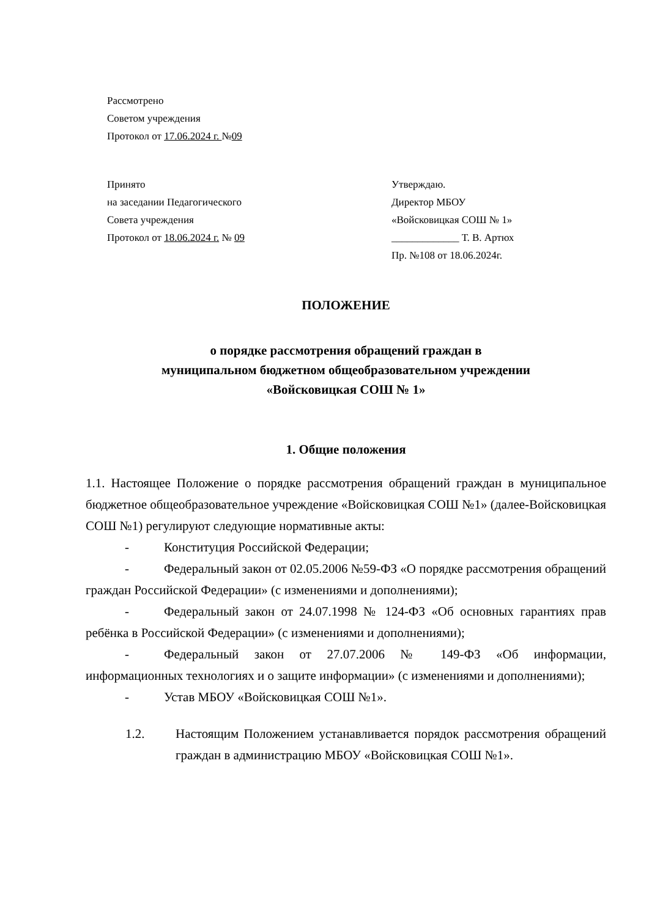Рассмотрено
Советом учреждения
Протокол от 17.06.2024 г. №09
Принято
на заседании Педагогического
Совета учреждения
Протокол от 18.06.2024 г. № 09
Утверждаю.
Директор МБОУ
«Войсковицкая СОШ № 1»
_____________ Т. В. Артюх
Пр. №108 от 18.06.2024г.
ПОЛОЖЕНИЕ
о порядке рассмотрения обращений граждан в
муниципальном бюджетном общеобразовательном учреждении
«Войсковицкая СОШ № 1»
1. Общие положения
1.1. Настоящее Положение о порядке рассмотрения обращений граждан в муниципальное бюджетное общеобразовательное учреждение «Войсковицкая СОШ №1» (далее-Войсковицкая СОШ №1) регулируют следующие нормативные акты:
- Конституция Российской Федерации;
- Федеральный закон от 02.05.2006 №59-ФЗ «О порядке рассмотрения обращений граждан Российской Федерации» (с изменениями и дополнениями);
- Федеральный закон от 24.07.1998 № 124-ФЗ «Об основных гарантиях прав ребёнка в Российской Федерации» (с изменениями и дополнениями);
- Федеральный закон от 27.07.2006 № 149-ФЗ «Об информации, информационных технологиях и о защите информации» (с изменениями и дополнениями);
- Устав МБОУ «Войсковицкая СОШ №1».
1.2. Настоящим Положением устанавливается порядок рассмотрения обращений граждан в администрацию МБОУ «Войсковицкая СОШ №1».